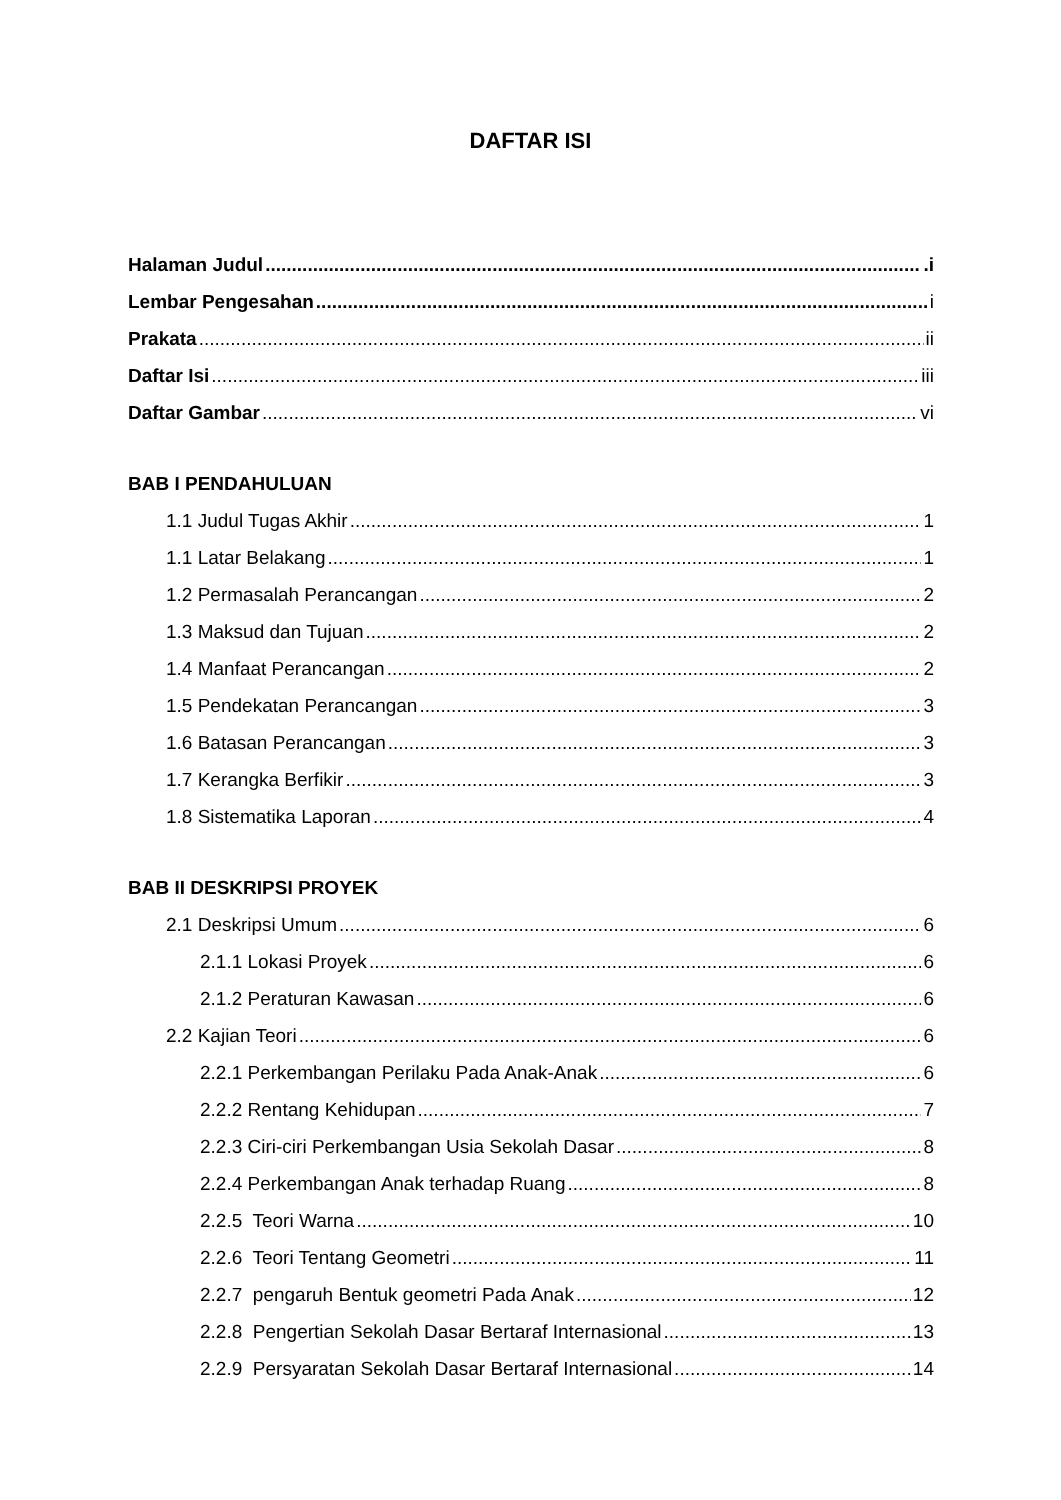DAFTAR ISI
Halaman Judul .i
Lembar Pengesahan i
Prakata ii
Daftar Isi iii
Daftar Gambar vi
BAB I PENDAHULUAN
1.1 Judul Tugas Akhir 1
1.1 Latar Belakang 1
1.2 Permasalah Perancangan 2
1.3 Maksud dan Tujuan 2
1.4 Manfaat Perancangan 2
1.5 Pendekatan Perancangan 3
1.6 Batasan Perancangan 3
1.7 Kerangka Berfikir 3
1.8 Sistematika Laporan 4
BAB II DESKRIPSI PROYEK
2.1 Deskripsi Umum 6
2.1.1 Lokasi Proyek 6
2.1.2 Peraturan Kawasan 6
2.2 Kajian Teori 6
2.2.1 Perkembangan Perilaku Pada Anak-Anak 6
2.2.2 Rentang Kehidupan 7
2.2.3 Ciri-ciri Perkembangan Usia Sekolah Dasar 8
2.2.4 Perkembangan Anak terhadap Ruang 8
2.2.5 Teori Warna 10
2.2.6 Teori Tentang Geometri 11
2.2.7 pengaruh Bentuk geometri Pada Anak 12
2.2.8 Pengertian Sekolah Dasar Bertaraf Internasional 13
2.2.9 Persyaratan Sekolah Dasar Bertaraf Internasional 14